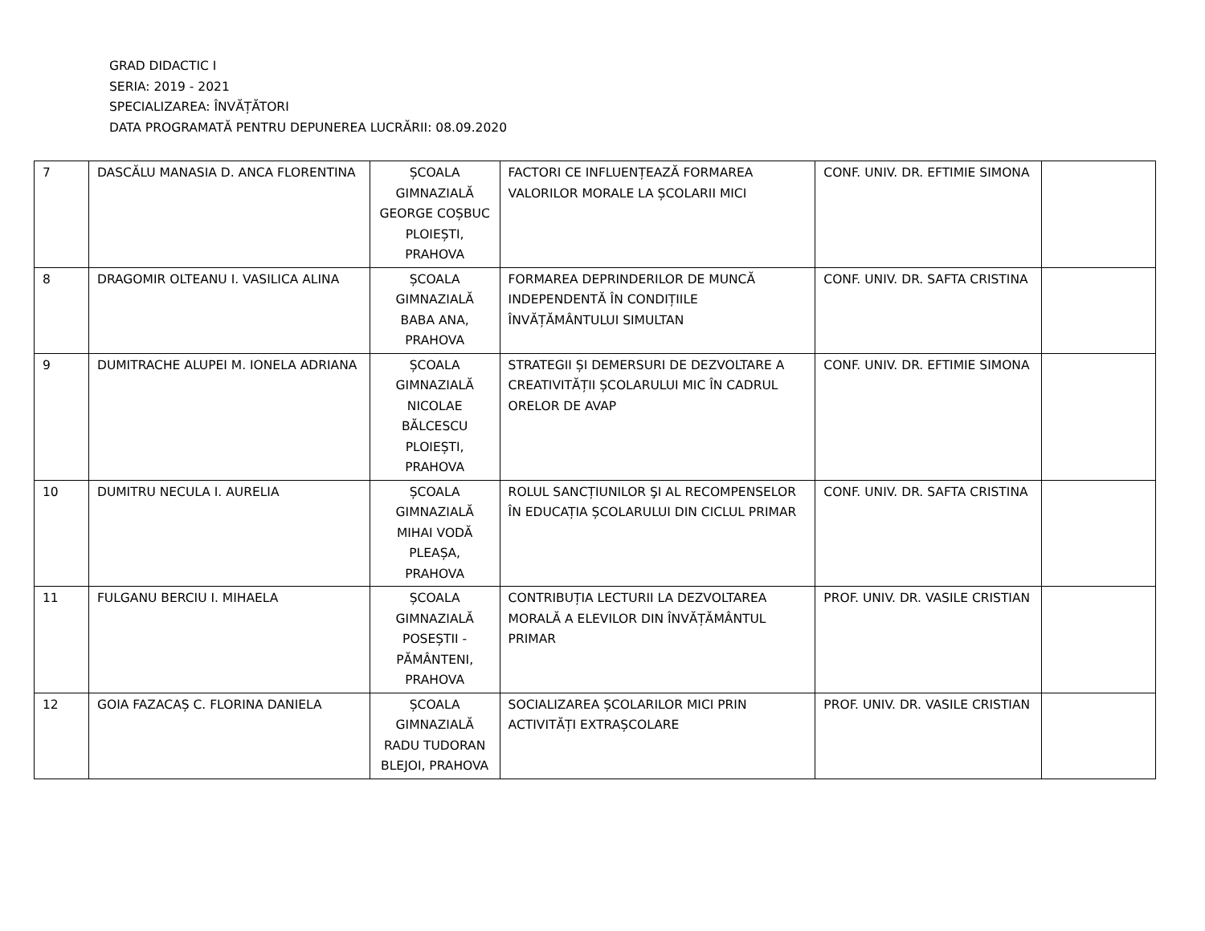GRAD DIDACTIC I
SERIA: 2019 - 2021
SPECIALIZAREA: ÎNVĂȚĂTORI
DATA PROGRAMATĂ PENTRU DEPUNEREA LUCRĂRII: 08.09.2020
| 7 | DASCĂLU MANASIA D. ANCA FLORENTINA | ȘCOALA GIMNAZIALĂ GEORGE COȘBUC PLOIEȘTI, PRAHOVA | FACTORI CE INFLUENȚEAZĂ FORMAREA VALORILOR MORALE LA ȘCOLARII MICI | CONF. UNIV. DR. EFTIMIE SIMONA | |
| 8 | DRAGOMIR OLTEANU I. VASILICA ALINA | ȘCOALA GIMNAZIALĂ BABA ANA, PRAHOVA | FORMAREA DEPRINDERILOR DE MUNCĂ INDEPENDENTĂ ÎN CONDIȚIILE ÎNVĂȚĂMÂNTULUI SIMULTAN | CONF. UNIV. DR. SAFTA CRISTINA | |
| 9 | DUMITRACHE ALUPEI M. IONELA ADRIANA | ȘCOALA GIMNAZIALĂ NICOLAE BĂLCESCU PLOIEȘTI, PRAHOVA | STRATEGII ȘI DEMERSURI DE DEZVOLTARE A CREATIVITĂȚII ȘCOLARULUI MIC ÎN CADRUL ORELOR DE AVAP | CONF. UNIV. DR. EFTIMIE SIMONA | |
| 10 | DUMITRU NECULA I. AURELIA | ȘCOALA GIMNAZIALĂ MIHAI VODĂ PLEAȘA, PRAHOVA | ROLUL SANCȚIUNILOR ŞI AL RECOMPENSELOR ÎN EDUCAȚIA ȘCOLARULUI DIN CICLUL PRIMAR | CONF. UNIV. DR. SAFTA CRISTINA | |
| 11 | FULGANU BERCIU I. MIHAELA | ȘCOALA GIMNAZIALĂ POSEȘTII - PĂMÂNTENI, PRAHOVA | CONTRIBUȚIA LECTURII LA DEZVOLTAREA MORALĂ A ELEVILOR DIN ÎNVĂȚĂMÂNTUL PRIMAR | PROF. UNIV. DR. VASILE CRISTIAN | |
| 12 | GOIA FAZACAȘ C. FLORINA DANIELA | ȘCOALA GIMNAZIALĂ RADU TUDORAN BLEJOI, PRAHOVA | SOCIALIZAREA ȘCOLARILOR MICI PRIN ACTIVITĂȚI EXTRAȘCOLARE | PROF. UNIV. DR. VASILE CRISTIAN | |